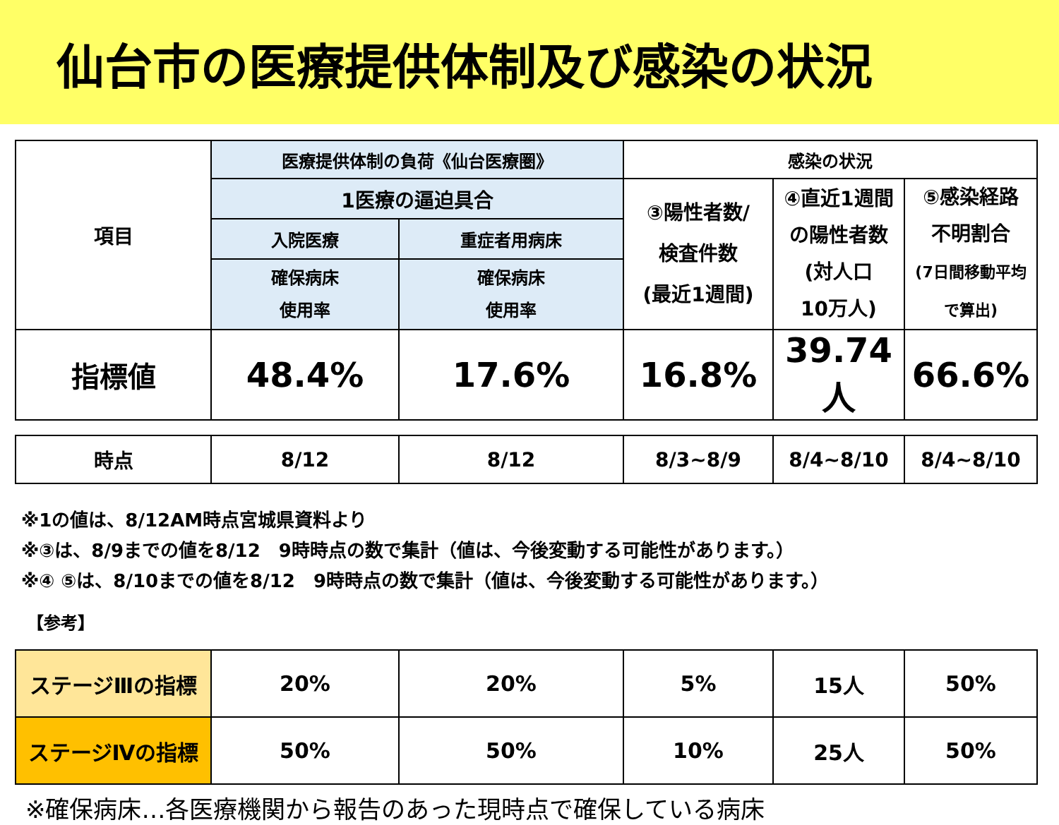仙台市の医療提供体制及び感染の状況
| 項目 | 医療提供体制の負荷《仙台医療圏》 | | 感染の状況 | | |
| --- | --- | --- | --- | --- | --- |
| | 1医療の逼迫具合 | | ③陽性者数/ 検査件数 (最近1週間) | ④直近1週間 の陽性者数 (対人口 10万人) | ⑤感染経路 不明割合 (7日間移動平均 で算出) |
| | 入院医療 | 重症者用病床 | | | |
| | 確保病床 使用率 | 確保病床 使用率 | | | |
| 指標値 | 48.4% | 17.6% | 16.8% | 39.74人 | 66.6% |
| 時点 | 8/12 | 8/12 | 8/3~8/9 | 8/4~8/10 | 8/4~8/10 |
※1の値は、8/12AM時点宮城県資料より
※③は、8/9までの値を8/12　9時時点の数で集計（値は、今後変動する可能性があります。）
※④ ⑤は、8/10までの値を8/12　9時時点の数で集計（値は、今後変動する可能性があります。）
【参考】
| ステージⅢの指標 | 20% | 20% | 5% | 15人 | 50% |
| ステージⅣの指標 | 50% | 50% | 10% | 25人 | 50% |
※確保病床…各医療機関から報告のあった現時点で確保している病床